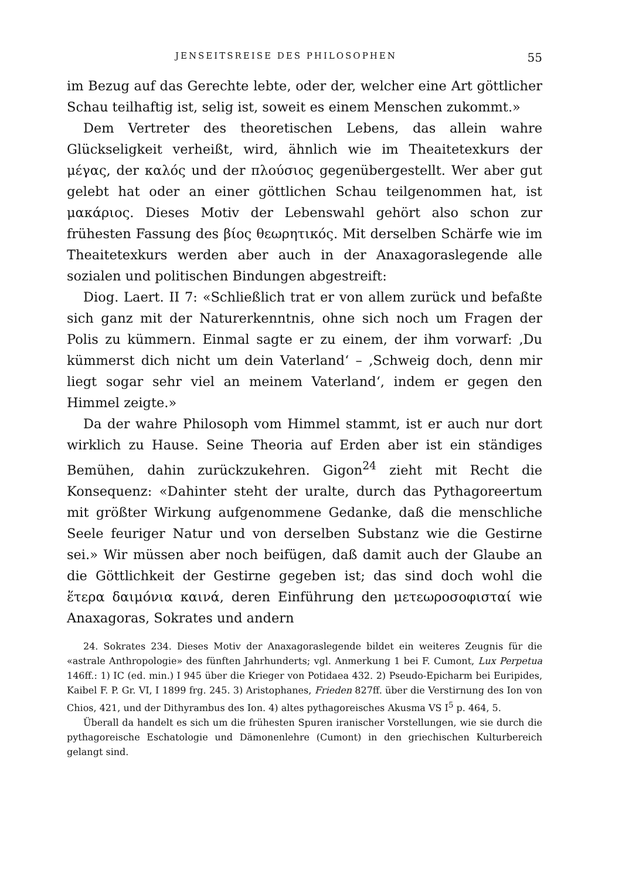JENSEITSREISE DES PHILOSOPHEN 55
im Bezug auf das Gerechte lebte, oder der, welcher eine Art göttlicher Schau teilhaftig ist, selig ist, soweit es einem Menschen zukommt.»
Dem Vertreter des theoretischen Lebens, das allein wahre Glückseligkeit verheißt, wird, ähnlich wie im Theaitetexkurs der μέγας, der καλός und der πλούσιος gegenübergestellt. Wer aber gut gelebt hat oder an einer göttlichen Schau teilgenommen hat, ist μακάριος. Dieses Motiv der Lebenswahl gehört also schon zur frühesten Fassung des βίος θεωρητικός. Mit derselben Schärfe wie im Theaitetexkurs werden aber auch in der Anaxagoraslegende alle sozialen und politischen Bindungen abgestreift:
Diog. Laert. II 7: «Schließlich trat er von allem zurück und befaßte sich ganz mit der Naturerkenntnis, ohne sich noch um Fragen der Polis zu kümmern. Einmal sagte er zu einem, der ihm vorwarf: ‚Du kümmerst dich nicht um dein Vaterland‘ – ‚Schweig doch, denn mir liegt sogar sehr viel an meinem Vaterland‘, indem er gegen den Himmel zeigte.»
Da der wahre Philosoph vom Himmel stammt, ist er auch nur dort wirklich zu Hause. Seine Theoria auf Erden aber ist ein ständiges Bemühen, dahin zurückzukehren. Gigon<sup>24</sup> zieht mit Recht die Konsequenz: «Dahinter steht der uralte, durch das Pythagoreertum mit größter Wirkung aufgenommene Gedanke, daß die menschliche Seele feuriger Natur und von derselben Substanz wie die Gestirne sei.» Wir müssen aber noch beifügen, daß damit auch der Glaube an die Göttlichkeit der Gestirne gegeben ist; das sind doch wohl die ἕτερα δαιμόνια καινά, deren Einführung den μετεωροσοφισταί wie Anaxagoras, Sokrates und andern
24. Sokrates 234. Dieses Motiv der Anaxagoraslegende bildet ein weiteres Zeugnis für die «astrale Anthropologie» des fünften Jahrhunderts; vgl. Anmerkung 1 bei F. Cumont, Lux Perpetua 146ff.: 1) IC (ed. min.) I 945 über die Krieger von Potidaea 432. 2) Pseudo-Epicharm bei Euripides, Kaibel F. P. Gr. VI, I 1899 frg. 245. 3) Aristophanes, Frieden 827ff. über die Verstirnung des Ion von Chios, 421, und der Dithyrambus des Ion. 4) altes pythagoreisches Akusma VS I<sup>5</sup> p. 464, 5.
Überall da handelt es sich um die frühesten Spuren iranischer Vorstellungen, wie sie durch die pythagoreische Eschatologie und Dämonenlehre (Cumont) in den griechischen Kulturbereich gelangt sind.